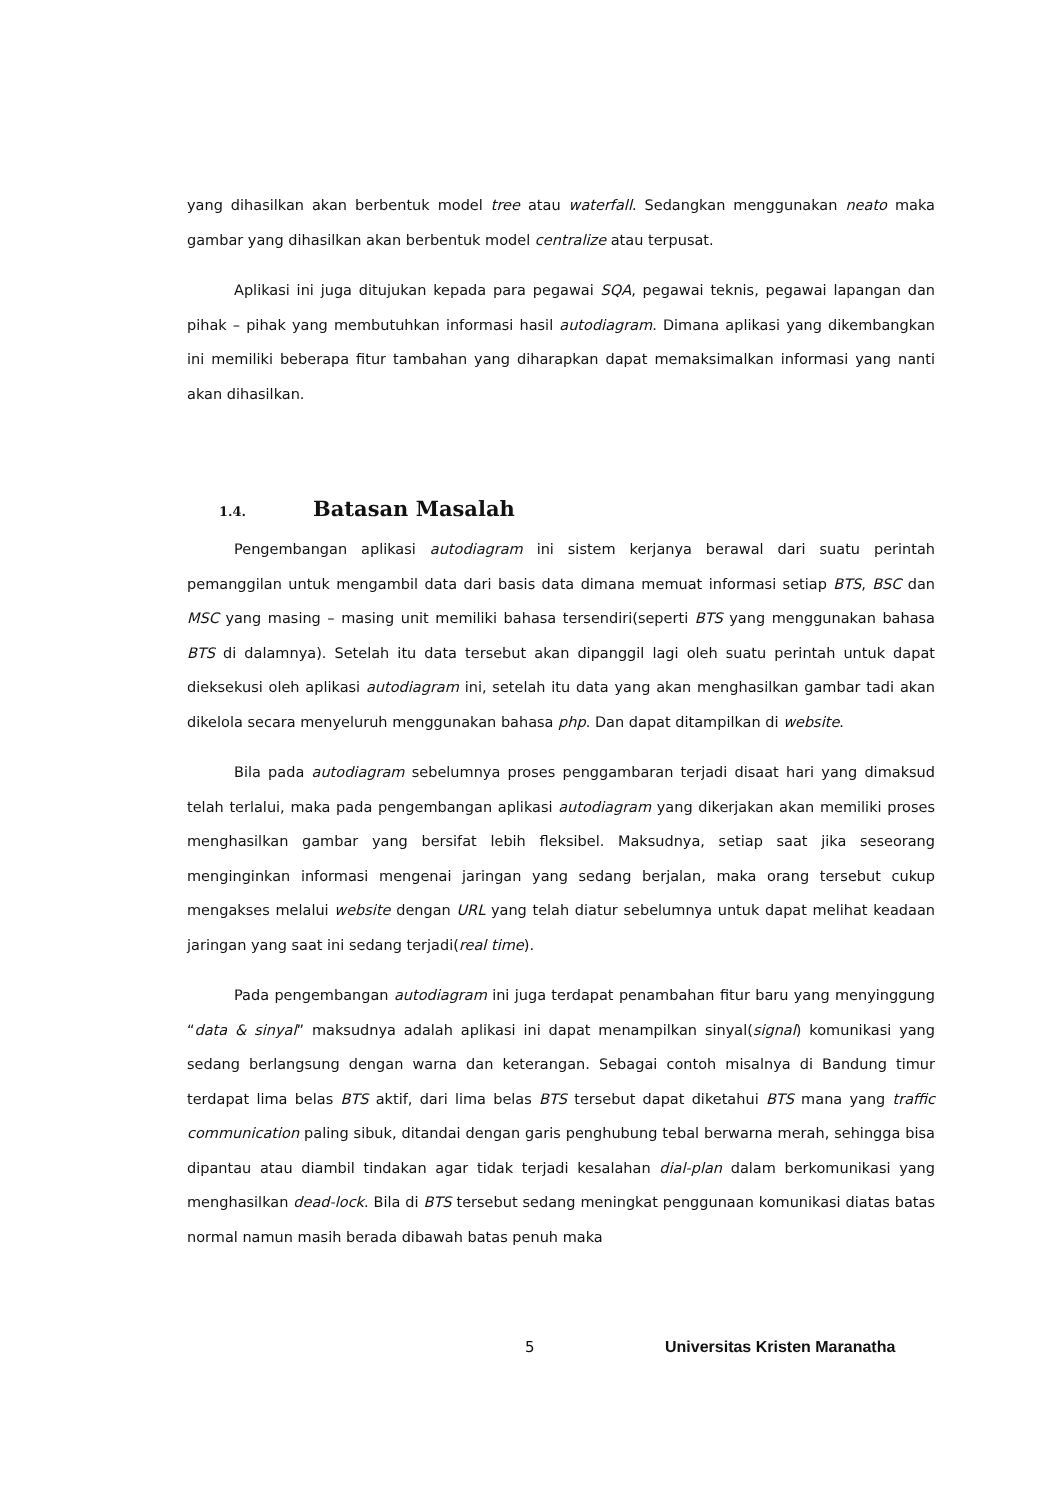yang dihasilkan akan berbentuk model tree atau waterfall. Sedangkan menggunakan neato maka gambar yang dihasilkan akan berbentuk model centralize atau terpusat.
Aplikasi ini juga ditujukan kepada para pegawai SQA, pegawai teknis, pegawai lapangan dan pihak – pihak yang membutuhkan informasi hasil autodiagram. Dimana aplikasi yang dikembangkan ini memiliki beberapa fitur tambahan yang diharapkan dapat memaksimalkan informasi yang nanti akan dihasilkan.
1.4. Batasan Masalah
Pengembangan aplikasi autodiagram ini sistem kerjanya berawal dari suatu perintah pemanggilan untuk mengambil data dari basis data dimana memuat informasi setiap BTS, BSC dan MSC yang masing – masing unit memiliki bahasa tersendiri(seperti BTS yang menggunakan bahasa BTS di dalamnya). Setelah itu data tersebut akan dipanggil lagi oleh suatu perintah untuk dapat dieksekusi oleh aplikasi autodiagram ini, setelah itu data yang akan menghasilkan gambar tadi akan dikelola secara menyeluruh menggunakan bahasa php. Dan dapat ditampilkan di website.
Bila pada autodiagram sebelumnya proses penggambaran terjadi disaat hari yang dimaksud telah terlalui, maka pada pengembangan aplikasi autodiagram yang dikerjakan akan memiliki proses menghasilkan gambar yang bersifat lebih fleksibel. Maksudnya, setiap saat jika seseorang menginginkan informasi mengenai jaringan yang sedang berjalan, maka orang tersebut cukup mengakses melalui website dengan URL yang telah diatur sebelumnya untuk dapat melihat keadaan jaringan yang saat ini sedang terjadi(real time).
Pada pengembangan autodiagram ini juga terdapat penambahan fitur baru yang menyinggung “data & sinyal” maksudnya adalah aplikasi ini dapat menampilkan sinyal(signal) komunikasi yang sedang berlangsung dengan warna dan keterangan. Sebagai contoh misalnya di Bandung timur terdapat lima belas BTS aktif, dari lima belas BTS tersebut dapat diketahui BTS mana yang traffic communication paling sibuk, ditandai dengan garis penghubung tebal berwarna merah, sehingga bisa dipantau atau diambil tindakan agar tidak terjadi kesalahan dial-plan dalam berkomunikasi yang menghasilkan dead-lock. Bila di BTS tersebut sedang meningkat penggunaan komunikasi diatas batas normal namun masih berada dibawah batas penuh maka
5 Universitas Kristen Maranatha